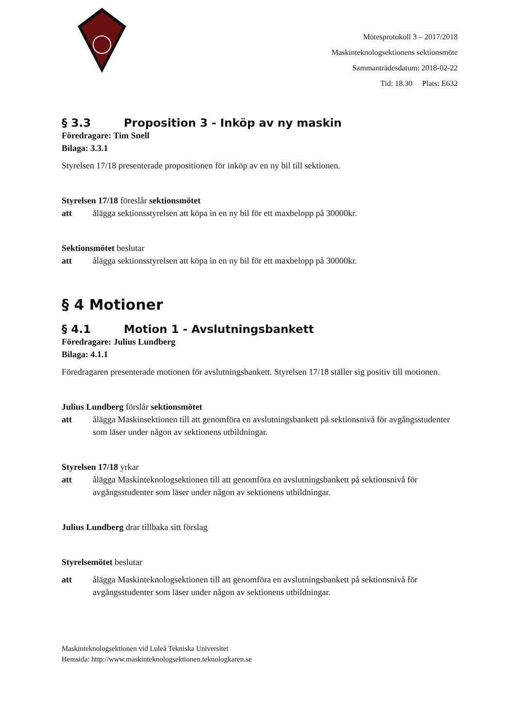Mötesprotokoll 3 – 2017/2018
Maskinteknologsektionens sektionsmöte
Sammanträdesdatum: 2018-02-22
Tid: 18.30 Plats: E632
§ 3.3 Proposition 3 - Inköp av ny maskin
Föredragare: Tim Snell
Bilaga: 3.3.1
Styrelsen 17/18 presenterade propositionen för inköp av en ny bil till sektionen.
Styrelsen 17/18 föreslår sektionsmötet
att ålägga sektionsstyrelsen att köpa in en ny bil för ett maxbelopp på 30000kr.
Sektionsmötet beslutar
att ålägga sektionsstyrelsen att köpa in en ny bil för ett maxbelopp på 30000kr.
§ 4 Motioner
§ 4.1 Motion 1 - Avslutningsbankett
Föredragare: Julius Lundberg
Bilaga: 4.1.1
Föredragaren presenterade motionen för avslutningsbankett. Styrelsen 17/18 ställer sig positiv till motionen.
Julius Lundberg förslår sektionsmötet
att ålägga Maskinsektionen till att genomföra en avslutningsbankett på sektionsnivå för avgångsstudenter som läser under någon av sektionens utbildningar.
Styrelsen 17/18 yrkar
att ålägga Maskinteknologsektionen till att genomföra en avslutningsbankett på sektionsnivå för avgångsstudenter som läser under någon av sektionens utbildningar.
Julius Lundberg drar tillbaka sitt förslag
Styrelsemötet beslutar
att ålägga Maskinteknologsektionen till att genomföra en avslutningsbankett på sektionsnivå för avgångsstudenter som läser under någon av sektionens utbildningar.
Maskinteknologsektionen vid Luleå Tekniska Universitet
Hemsida: http://www.maskinteknologsektionen.teknologkaren.se